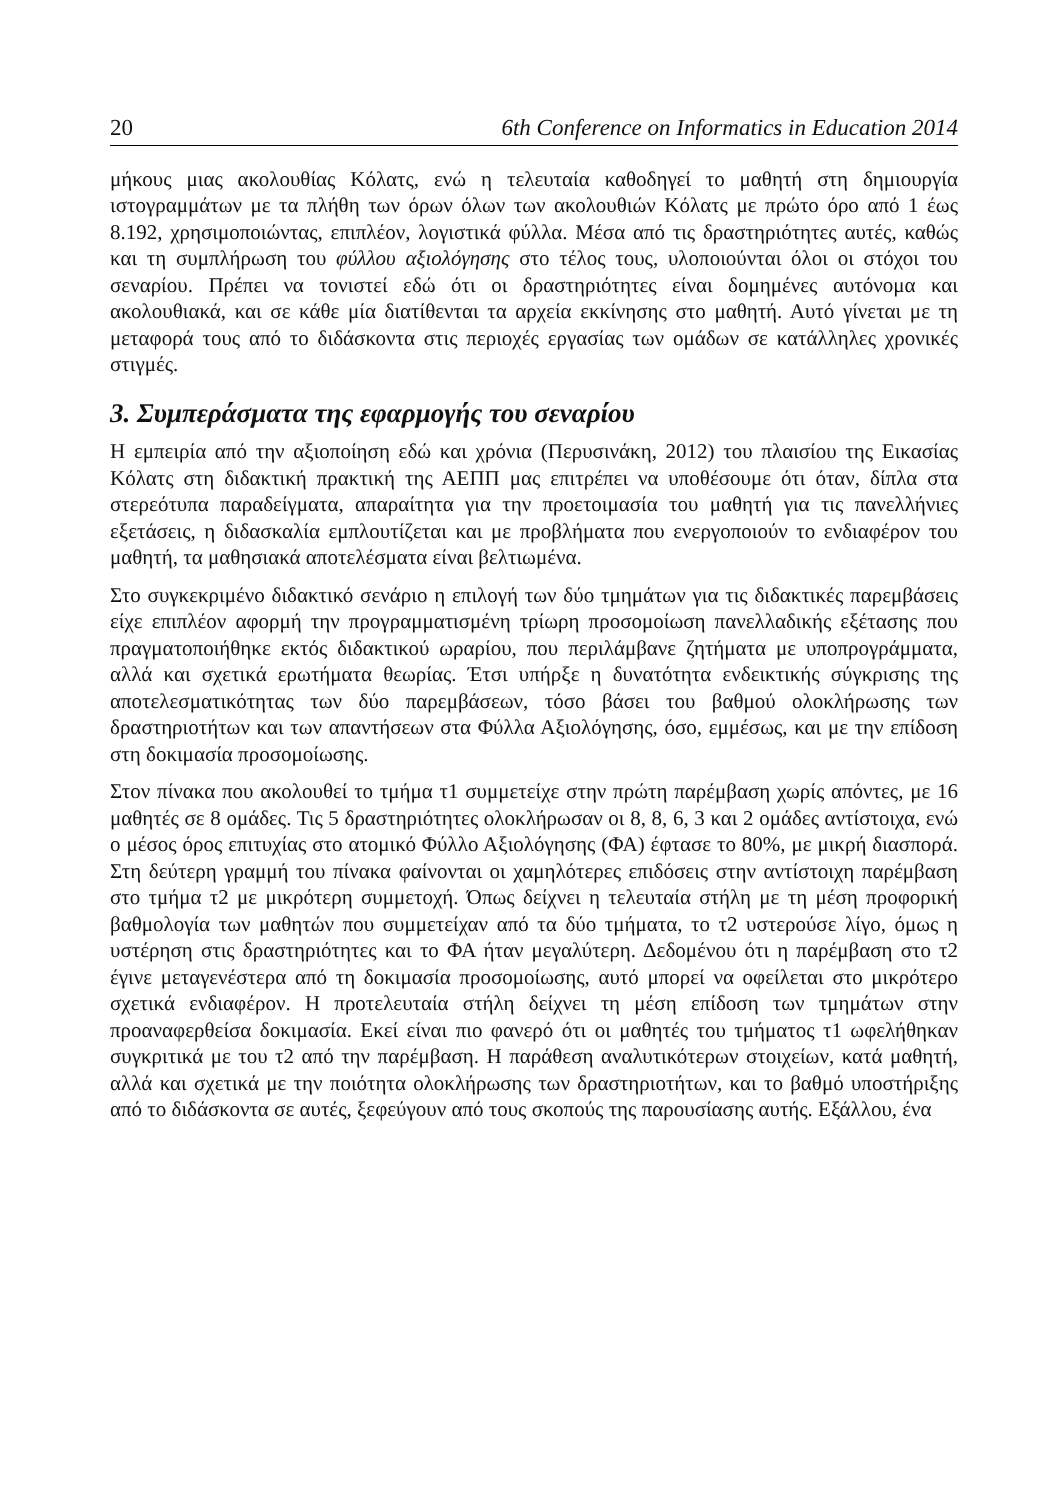20 6th Conference on Informatics in Education 2014
μήκους μιας ακολουθίας Κόλατς, ενώ η τελευταία καθοδηγεί το μαθητή στη δημιουργία ιστογραμμάτων με τα πλήθη των όρων όλων των ακολουθιών Κόλατς με πρώτο όρο από 1 έως 8.192, χρησιμοποιώντας, επιπλέον, λογιστικά φύλλα. Μέσα από τις δραστηριότητες αυτές, καθώς και τη συμπλήρωση του φύλλου αξιολόγησης στο τέλος τους, υλοποιούνται όλοι οι στόχοι του σεναρίου. Πρέπει να τονιστεί εδώ ότι οι δραστηριότητες είναι δομημένες αυτόνομα και ακολουθιακά, και σε κάθε μία διατίθενται τα αρχεία εκκίνησης στο μαθητή. Αυτό γίνεται με τη μεταφορά τους από το διδάσκοντα στις περιοχές εργασίας των ομάδων σε κατάλληλες χρονικές στιγμές.
3. Συμπεράσματα της εφαρμογής του σεναρίου
Η εμπειρία από την αξιοποίηση εδώ και χρόνια (Περυσινάκη, 2012) του πλαισίου της Εικασίας Κόλατς στη διδακτική πρακτική της ΑΕΠΠ μας επιτρέπει να υποθέσουμε ότι όταν, δίπλα στα στερεότυπα παραδείγματα, απαραίτητα για την προετοιμασία του μαθητή για τις πανελλήνιες εξετάσεις, η διδασκαλία εμπλουτίζεται και με προβλήματα που ενεργοποιούν το ενδιαφέρον του μαθητή, τα μαθησιακά αποτελέσματα είναι βελτιωμένα.
Στο συγκεκριμένο διδακτικό σενάριο η επιλογή των δύο τμημάτων για τις διδακτικές παρεμβάσεις είχε επιπλέον αφορμή την προγραμματισμένη τρίωρη προσομοίωση πανελλαδικής εξέτασης που πραγματοποιήθηκε εκτός διδακτικού ωραρίου, που περιλάμβανε ζητήματα με υποπρογράμματα, αλλά και σχετικά ερωτήματα θεωρίας. Έτσι υπήρξε η δυνατότητα ενδεικτικής σύγκρισης της αποτελεσματικότητας των δύο παρεμβάσεων, τόσο βάσει του βαθμού ολοκλήρωσης των δραστηριοτήτων και των απαντήσεων στα Φύλλα Αξιολόγησης, όσο, εμμέσως, και με την επίδοση στη δοκιμασία προσομοίωσης.
Στον πίνακα που ακολουθεί το τμήμα τ1 συμμετείχε στην πρώτη παρέμβαση χωρίς απόντες, με 16 μαθητές σε 8 ομάδες. Τις 5 δραστηριότητες ολοκλήρωσαν οι 8, 8, 6, 3 και 2 ομάδες αντίστοιχα, ενώ ο μέσος όρος επιτυχίας στο ατομικό Φύλλο Αξιολόγησης (ΦΑ) έφτασε το 80%, με μικρή διασπορά. Στη δεύτερη γραμμή του πίνακα φαίνονται οι χαμηλότερες επιδόσεις στην αντίστοιχη παρέμβαση στο τμήμα τ2 με μικρότερη συμμετοχή. Όπως δείχνει η τελευταία στήλη με τη μέση προφορική βαθμολογία των μαθητών που συμμετείχαν από τα δύο τμήματα, το τ2 υστερούσε λίγο, όμως η υστέρηση στις δραστηριότητες και το ΦΑ ήταν μεγαλύτερη. Δεδομένου ότι η παρέμβαση στο τ2 έγινε μεταγενέστερα από τη δοκιμασία προσομοίωσης, αυτό μπορεί να οφείλεται στο μικρότερο σχετικά ενδιαφέρον. Η προτελευταία στήλη δείχνει τη μέση επίδοση των τμημάτων στην προαναφερθείσα δοκιμασία. Εκεί είναι πιο φανερό ότι οι μαθητές του τμήματος τ1 ωφελήθηκαν συγκριτικά με του τ2 από την παρέμβαση. Η παράθεση αναλυτικότερων στοιχείων, κατά μαθητή, αλλά και σχετικά με την ποιότητα ολοκλήρωσης των δραστηριοτήτων, και το βαθμό υποστήριξης από το διδάσκοντα σε αυτές, ξεφεύγουν από τους σκοπούς της παρουσίασης αυτής. Εξάλλου, ένα